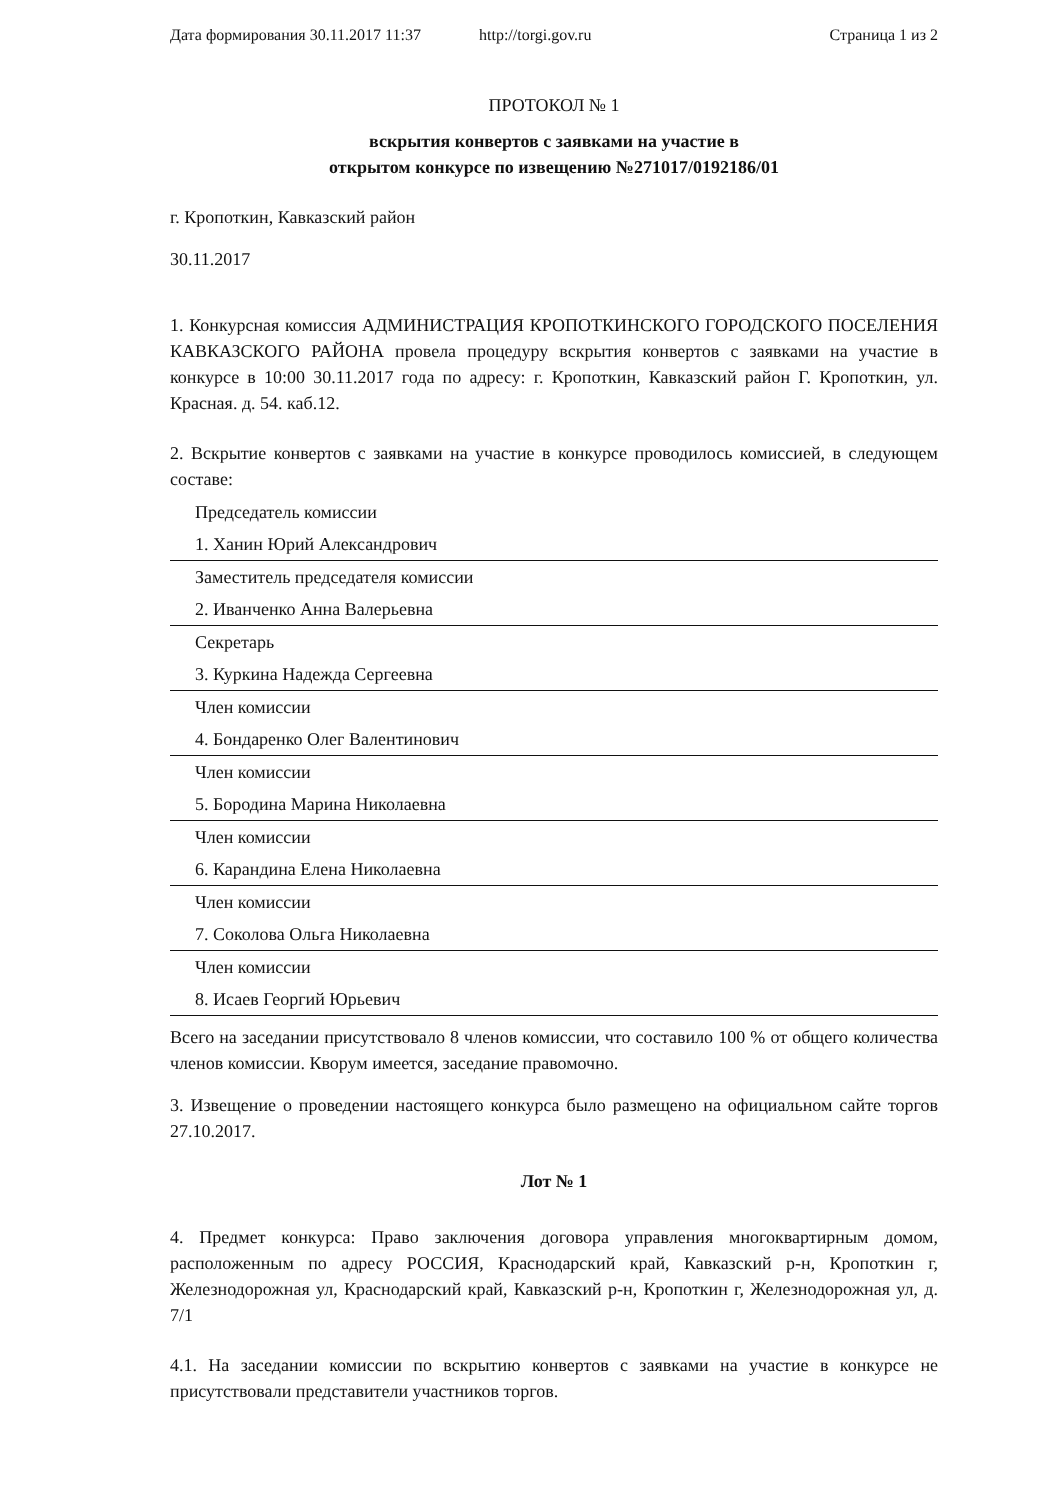Дата формирования 30.11.2017 11:37 http://torgi.gov.ru Страница 1 из 2
ПРОТОКОЛ № 1
вскрытия конвертов с заявками на участие в
открытом конкурсе по извещению №271017/0192186/01
г. Кропоткин, Кавказский район
30.11.2017
1. Конкурсная комиссия АДМИНИСТРАЦИЯ КРОПОТКИНСКОГО ГОРОДСКОГО ПОСЕЛЕНИЯ КАВКАЗСКОГО РАЙОНА провела процедуру вскрытия конвертов с заявками на участие в конкурсе в 10:00 30.11.2017 года по адресу: г. Кропоткин, Кавказский район Г. Кропоткин, ул. Красная. д. 54. каб.12.
2. Вскрытие конвертов с заявками на участие в конкурсе проводилось комиссией, в следующем составе:
| Председатель комиссии |
| 1. Ханин Юрий Александрович |
| Заместитель председателя комиссии |
| 2. Иванченко Анна Валерьевна |
| Секретарь |
| 3. Куркина Надежда Сергеевна |
| Член комиссии |
| 4. Бондаренко Олег Валентинович |
| Член комиссии |
| 5. Бородина Марина Николаевна |
| Член комиссии |
| 6. Карандина Елена Николаевна |
| Член комиссии |
| 7. Соколова Ольга Николаевна |
| Член комиссии |
| 8. Исаев Георгий Юрьевич |
Всего на заседании присутствовало 8 членов комиссии, что составило 100 % от общего количества членов комиссии. Кворум имеется, заседание правомочно.
3. Извещение о проведении настоящего конкурса было размещено на официальном сайте торгов 27.10.2017.
Лот № 1
4. Предмет конкурса: Право заключения договора управления многоквартирным домом, расположенным по адресу РОССИЯ, Краснодарский край, Кавказский р-н, Кропоткин г, Железнодорожная ул, Краснодарский край, Кавказский р-н, Кропоткин г, Железнодорожная ул, д. 7/1
4.1. На заседании комиссии по вскрытию конвертов с заявками на участие в конкурсе не присутствовали представители участников торгов.